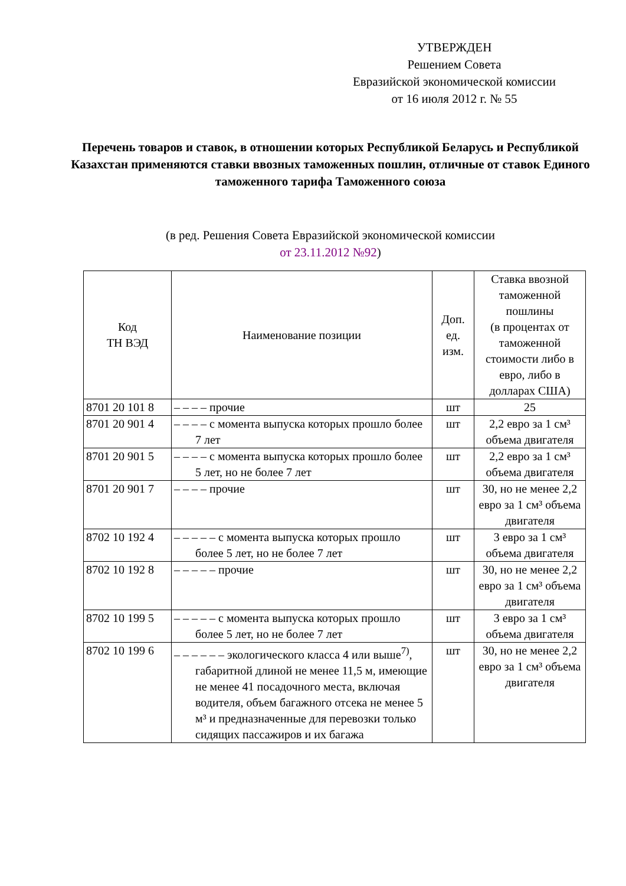УТВЕРЖДЕН
Решением Совета
Евразийской экономической комиссии
от 16 июля 2012 г. № 55
Перечень товаров и ставок, в отношении которых Республикой Беларусь и Республикой Казахстан применяются ставки ввозных таможенных пошлин, отличные от ставок Единого таможенного тарифа Таможенного союза
(в ред. Решения Совета Евразийской экономической комиссии
от 23.11.2012 №92)
| Код ТН ВЭД | Наименование позиции | Доп. ед. изм. | Ставка ввозной таможенной пошлины (в процентах от таможенной стоимости либо в евро, либо в долларах США) |
| --- | --- | --- | --- |
| 8701 20 101 8 | – – – – прочие | шт | 25 |
| 8701 20 901 4 | – – – – с момента выпуска которых прошло более 7 лет | шт | 2,2 евро за 1 см³ объема двигателя |
| 8701 20 901 5 | – – – – с момента выпуска которых прошло более 5 лет, но не более 7 лет | шт | 2,2 евро за 1 см³ объема двигателя |
| 8701 20 901 7 | – – – – прочие | шт | 30, но не менее 2,2 евро за 1 см³ объема двигателя |
| 8702 10 192 4 | – – – – – с момента выпуска которых прошло более 5 лет, но не более 7 лет | шт | 3 евро за 1 см³ объема двигателя |
| 8702 10 192 8 | – – – – – прочие | шт | 30, но не менее 2,2 евро за 1 см³ объема двигателя |
| 8702 10 199 5 | – – – – – с момента выпуска которых прошло более 5 лет, но не более 7 лет | шт | 3 евро за 1 см³ объема двигателя |
| 8702 10 199 6 | – – – – – – экологического класса 4 или выше<sup>7)</sup>, габаритной длиной не менее 11,5 м, имеющие не менее 41 посадочного места, включая водителя, объем багажного отсека не менее 5 м³ и предназначенные для перевозки только сидящих пассажиров и их багажа | шт | 30, но не менее 2,2 евро за 1 см³ объема двигателя |